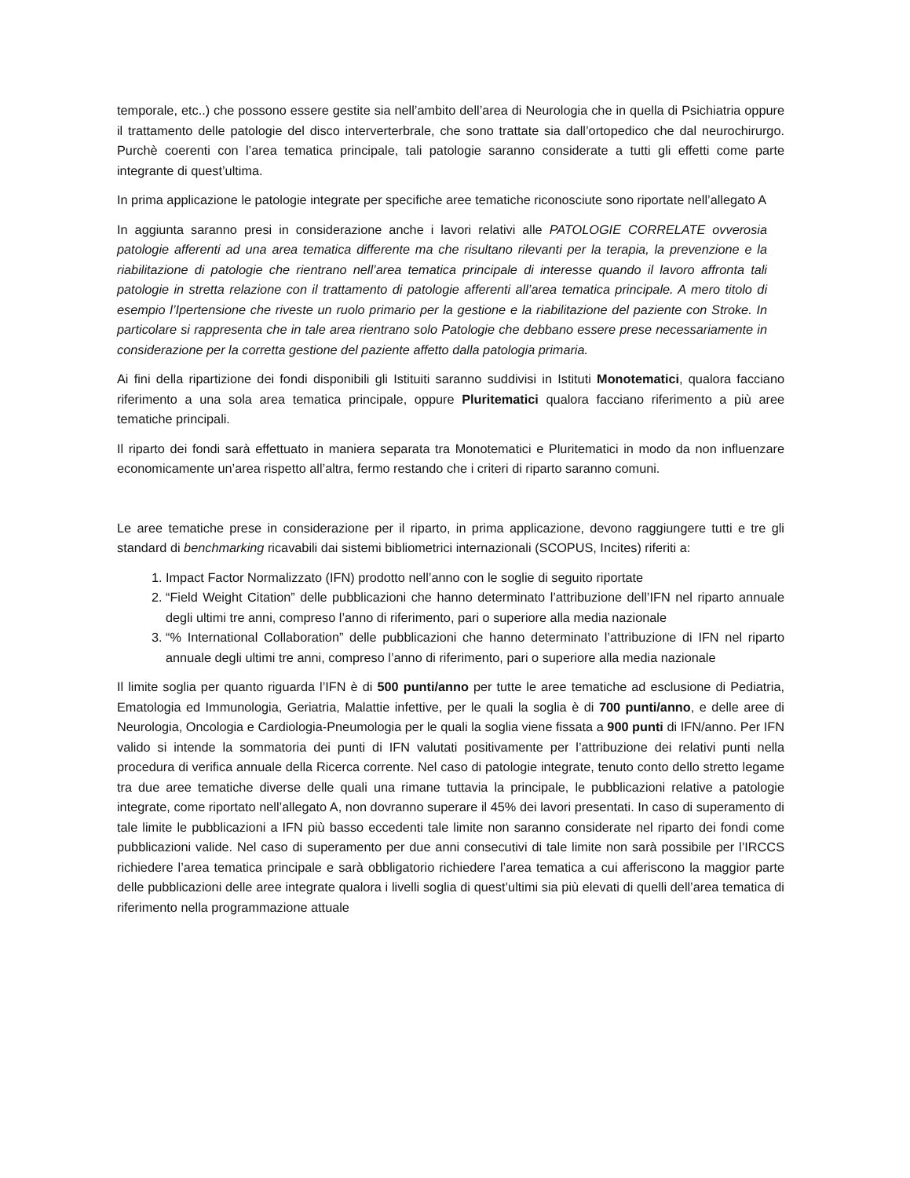temporale, etc..) che possono essere gestite sia nell’ambito dell’area di Neurologia che in quella di Psichiatria oppure il trattamento delle patologie del disco interverterbrale, che sono trattate sia dall’ortopedico che dal neurochirurgo. Purchè coerenti con l’area tematica principale, tali patologie saranno considerate a tutti gli effetti come parte integrante di quest’ultima.
In prima applicazione le patologie integrate per specifiche aree tematiche riconosciute sono riportate nell’allegato A
In aggiunta saranno presi in considerazione anche i lavori relativi alle PATOLOGIE CORRELATE ovverosia patologie afferenti ad una area tematica differente ma che risultano rilevanti per la terapia, la prevenzione e la riabilitazione di patologie che rientrano nell’area tematica principale di interesse quando il lavoro affronta tali patologie in stretta relazione con il trattamento di patologie afferenti all’area tematica principale. A mero titolo di esempio l’Ipertensione che riveste un ruolo primario per la gestione e la riabilitazione del paziente con Stroke. In particolare si rappresenta che in tale area rientrano solo Patologie che debbano essere prese necessariamente in considerazione per la corretta gestione del paziente affetto dalla patologia primaria.
Ai fini della ripartizione dei fondi disponibili gli Istituiti saranno suddivisi in Istituti Monotematici, qualora facciano riferimento a una sola area tematica principale, oppure Pluritematici qualora facciano riferimento a più aree tematiche principali.
Il riparto dei fondi sarà effettuato in maniera separata tra Monotematici e Pluritematici in modo da non influenzare economicamente un’area rispetto all’altra, fermo restando che i criteri di riparto saranno comuni.
Le aree tematiche prese in considerazione per il riparto, in prima applicazione, devono raggiungere tutti e tre gli standard di benchmarking ricavabili dai sistemi bibliometrici internazionali (SCOPUS, Incites) riferiti a:
1. Impact Factor Normalizzato (IFN) prodotto nell’anno con le soglie di seguito riportate
2. “Field Weight Citation” delle pubblicazioni che hanno determinato l’attribuzione dell’IFN nel riparto annuale degli ultimi tre anni, compreso l’anno di riferimento, pari o superiore alla media nazionale
3. “% International Collaboration” delle pubblicazioni che hanno determinato l’attribuzione di IFN nel riparto annuale degli ultimi tre anni, compreso l’anno di riferimento, pari o superiore alla media nazionale
Il limite soglia per quanto riguarda l’IFN è di 500 punti/anno per tutte le aree tematiche ad esclusione di Pediatria, Ematologia ed Immunologia, Geriatria, Malattie infettive, per le quali la soglia è di 700 punti/anno, e delle aree di Neurologia, Oncologia e Cardiologia-Pneumologia per le quali la soglia viene fissata a 900 punti di IFN/anno. Per IFN valido si intende la sommatoria dei punti di IFN valutati positivamente per l’attribuzione dei relativi punti nella procedura di verifica annuale della Ricerca corrente. Nel caso di patologie integrate, tenuto conto dello stretto legame tra due aree tematiche diverse delle quali una rimane tuttavia la principale, le pubblicazioni relative a patologie integrate, come riportato nell’allegato A, non dovranno superare il 45% dei lavori presentati. In caso di superamento di tale limite le pubblicazioni a IFN più basso eccedenti tale limite non saranno considerate nel riparto dei fondi come pubblicazioni valide. Nel caso di superamento per due anni consecutivi di tale limite non sarà possibile per l’IRCCS richiedere l’area tematica principale e sarà obbligatorio richiedere l’area tematica a cui afferiscono la maggior parte delle pubblicazioni delle aree integrate qualora i livelli soglia di quest’ultimi sia più elevati di quelli dell’area tematica di riferimento nella programmazione attuale